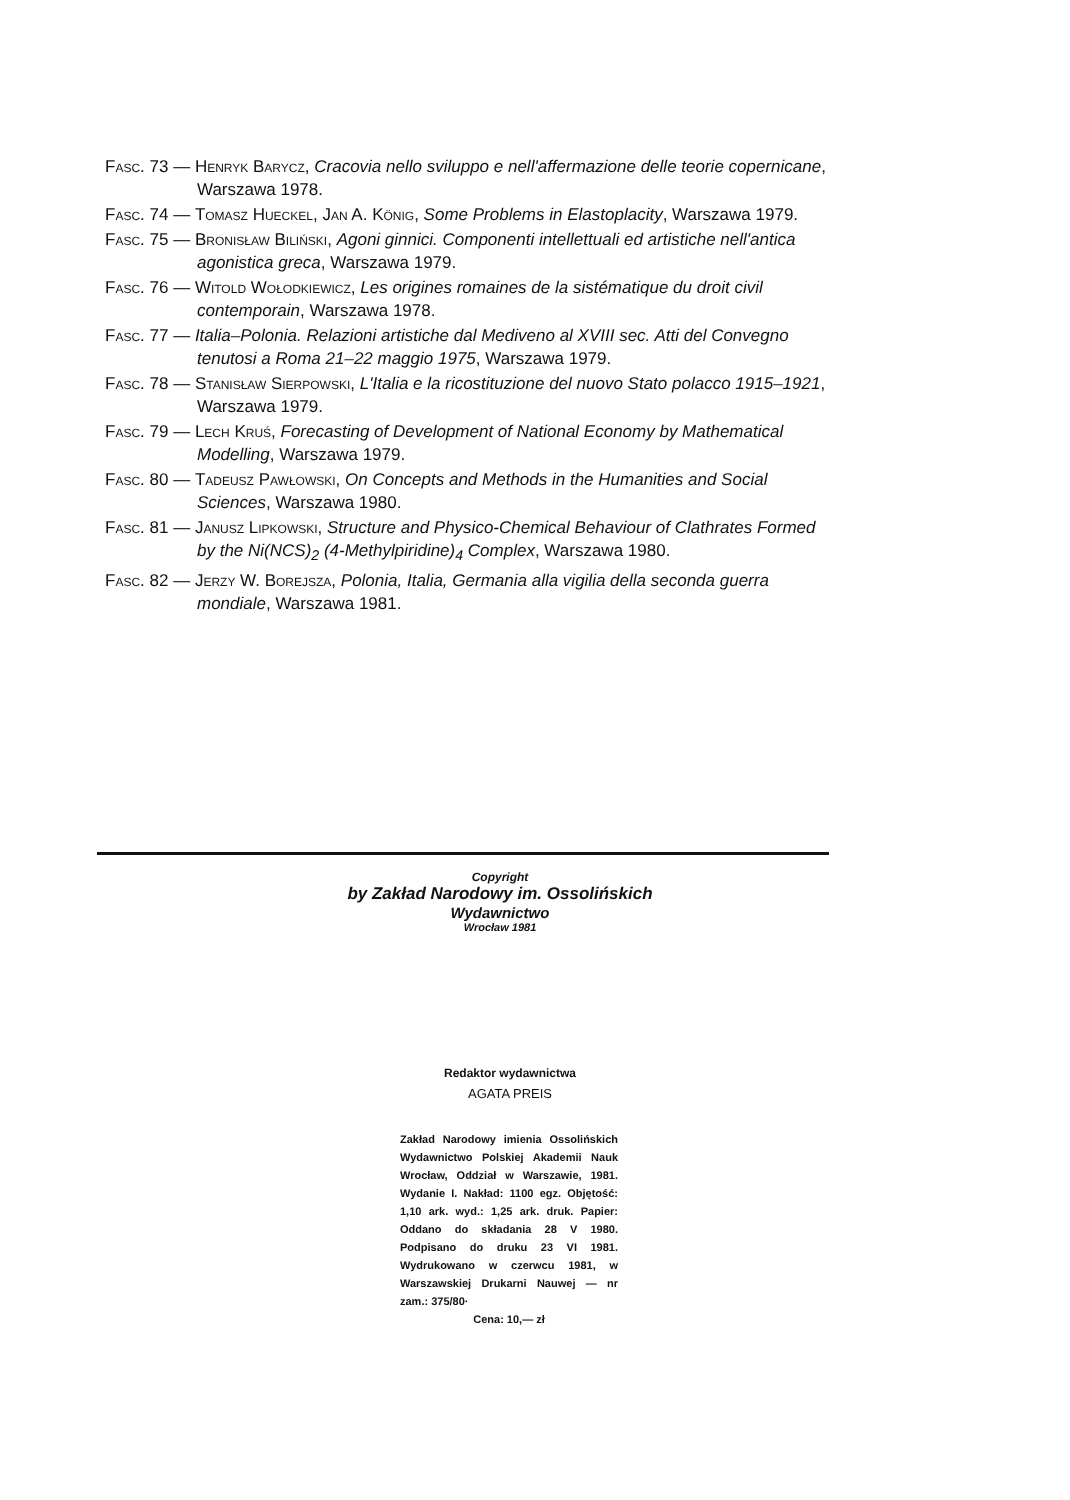Fasc. 73 — Henryk Barycz, Cracovia nello sviluppo e nell'affermazione delle teorie copernicane, Warszawa 1978.
Fasc. 74 — Tomasz Hueckel, Jan A. König, Some Problems in Elastoplacity, Warszawa 1979.
Fasc. 75 — Bronisław Biliński, Agoni ginnici. Componenti intellettuali ed artistiche nell'antica agonistica greca, Warszawa 1979.
Fasc. 76 — Witold Wołodkiewicz, Les origines romaines de la sistématique du droit civil contemporain, Warszawa 1978.
Fasc. 77 — Italia–Polonia. Relazioni artistiche dal Mediveno al XVIII sec. Atti del Convegno tenutosi a Roma 21–22 maggio 1975, Warszawa 1979.
Fasc. 78 — Stanisław Sierpowski, L'Italia e la ricostituzione del nuovo Stato polacco 1915–1921, Warszawa 1979.
Fasc. 79 — Lech Kruś, Forecasting of Development of National Economy by Mathematical Modelling, Warszawa 1979.
Fasc. 80 — Tadeusz Pawłowski, On Concepts and Methods in the Humanities and Social Sciences, Warszawa 1980.
Fasc. 81 — Janusz Lipkowski, Structure and Physico-Chemical Behaviour of Clathrates Formed by the Ni(NCS)<sub>2</sub> (4-Methylpiridine)<sub>4</sub> Complex, Warszawa 1980.
Fasc. 82 — Jerzy W. Borejsza, Polonia, Italia, Germania alla vigilia della seconda guerra mondiale, Warszawa 1981.
Copyright
by Zakład Narodowy im. Ossolińskich
Wydawnictwo
Wrocław 1981
Redaktor wydawnictwa
AGATA PREIS
Zakład Narodowy imienia Ossolińskich Wydawnictwo Polskiej Akademii Nauk Wrocław, Oddział w Warszawie, 1981. Wydanie I. Nakład: 1100 egz. Objętość: 1,10 ark. wyd.: 1,25 ark. druk. Papier: Oddano do składania 28 V 1980. Podpisano do druku 23 VI 1981. Wydrukowano w czerwcu 1981, w Warszawskiej Drukarni Nauwej — nr zam.: 375/80·
Cena: 10,— zł